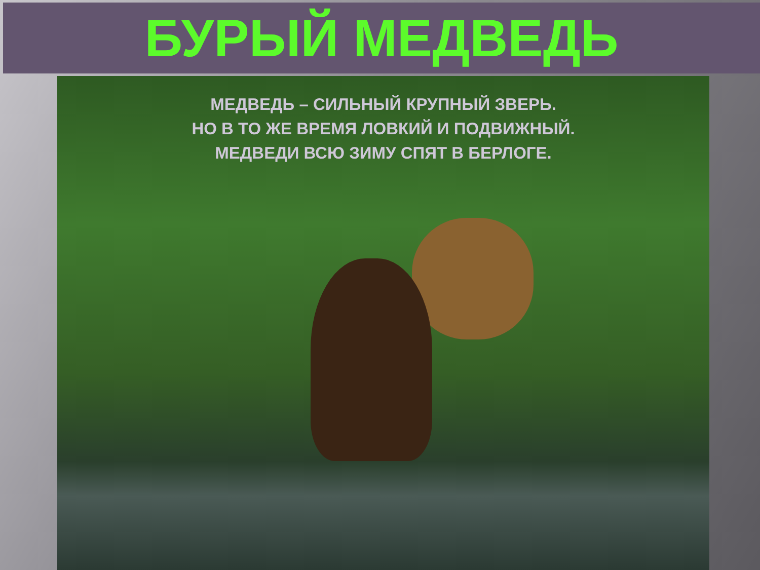БУРЫЙ МЕДВЕДЬ
МЕДВЕДЬ – СИЛЬНЫЙ КРУПНЫЙ ЗВЕРЬ.
НО В ТО ЖЕ ВРЕМЯ ЛОВКИЙ И ПОДВИЖНЫЙ.
МЕДВЕДИ ВСЮ ЗИМУ СПЯТ В БЕРЛОГЕ.